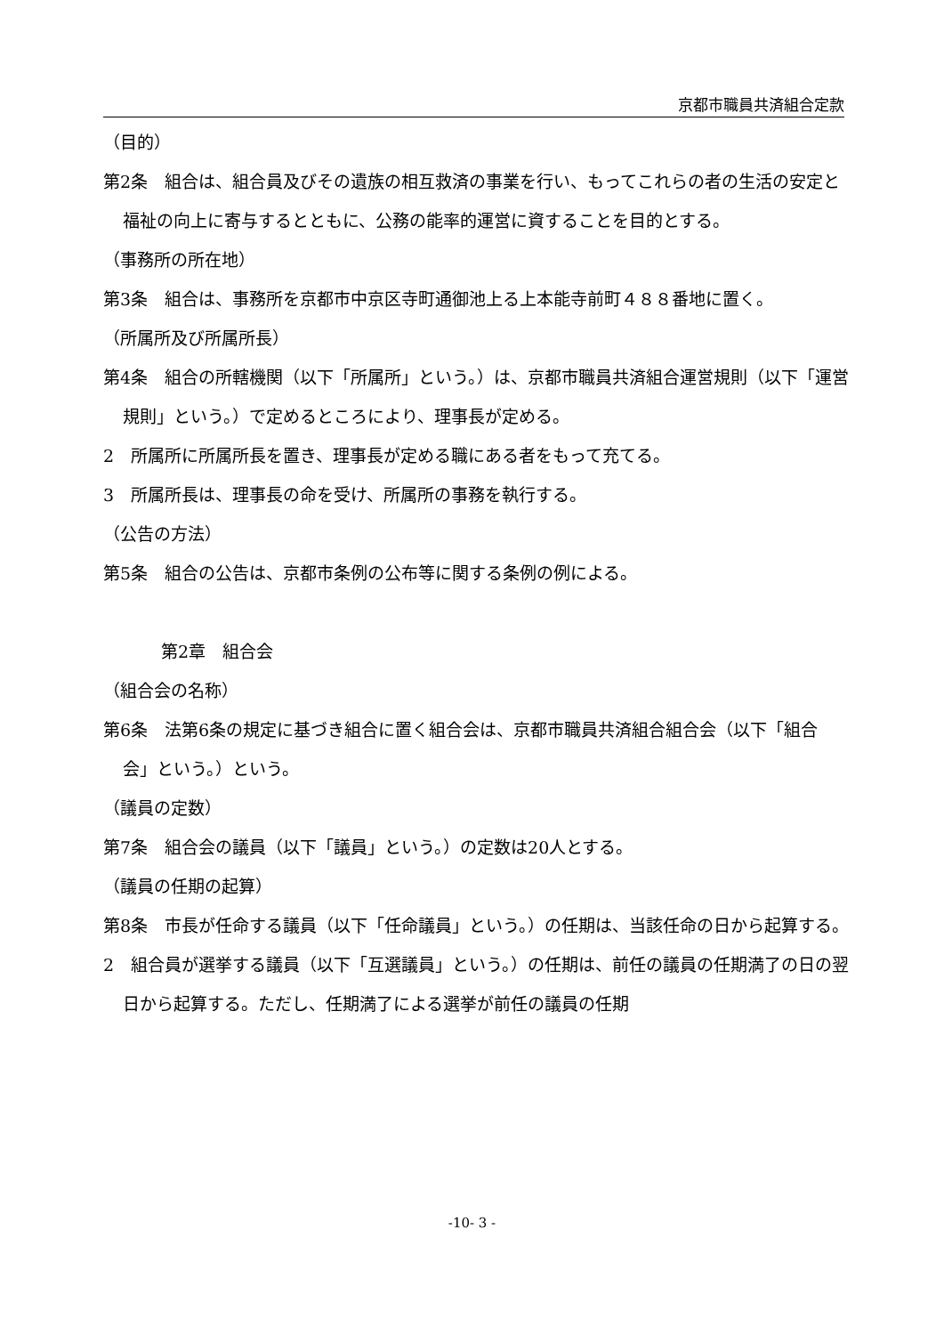京都市職員共済組合定款
（目的）
第2条　組合は、組合員及びその遺族の相互救済の事業を行い、もってこれらの者の生活の安定と福祉の向上に寄与するとともに、公務の能率的運営に資することを目的とする。
（事務所の所在地）
第3条　組合は、事務所を京都市中京区寺町通御池上る上本能寺前町４８８番地に置く。
（所属所及び所属所長）
第4条　組合の所轄機関（以下「所属所」という。）は、京都市職員共済組合運営規則（以下「運営規則」という。）で定めるところにより、理事長が定める。
2　所属所に所属所長を置き、理事長が定める職にある者をもって充てる。
3　所属所長は、理事長の命を受け、所属所の事務を執行する。
（公告の方法）
第5条　組合の公告は、京都市条例の公布等に関する条例の例による。
第2章　組合会
（組合会の名称）
第6条　法第6条の規定に基づき組合に置く組合会は、京都市職員共済組合組合会（以下「組合会」という。）という。
（議員の定数）
第7条　組合会の議員（以下「議員」という。）の定数は20人とする。
（議員の任期の起算）
第8条　市長が任命する議員（以下「任命議員」という。）の任期は、当該任命の日から起算する。
2　組合員が選挙する議員（以下「互選議員」という。）の任期は、前任の議員の任期満了の日の翌日から起算する。ただし、任期満了による選挙が前任の議員の任期
-10- 3 -